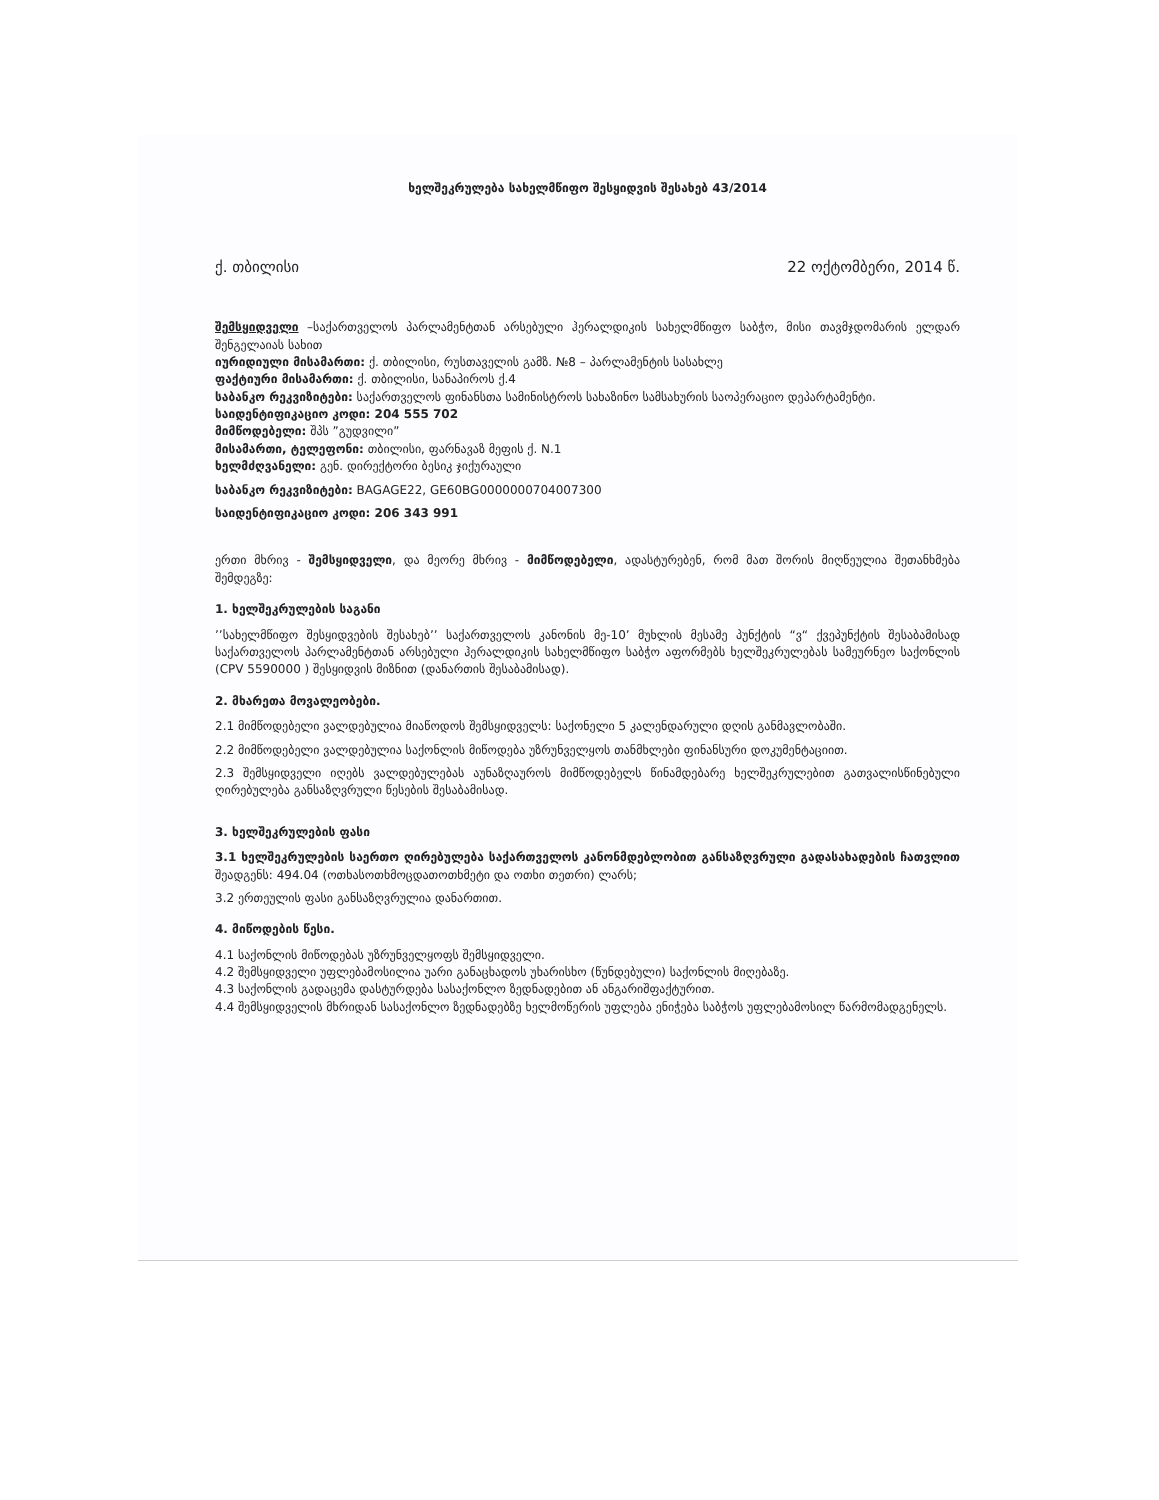ხელშეკრულება სახელმწიფო შესყიდვის შესახებ 43/2014
ქ. თბილისი 22 ოქტომბერი, 2014 წ.
შემსყიდველი –საქართველოს პარლამენტთან არსებული ჰერალდიკის სახელმწიფო საბჭო, მისი თავმჯდომარის ელდარ შენგელაიას სახით
იურიდიული მისამართი: ქ. თბილისი, რუსთაველის გამზ. №8 – პარლამენტის სასახლე
ფაქტიური მისამართი: ქ. თბილისი, სანაპიროს ქ.4
საბანკო რეკვიზიტები: საქართველოს ფინანსთა სამინისტროს სახაზინო სამსახურის საოპერაციო დეპარტამენტი.
საიდენტიფიკაციო კოდი: 204 555 702
მიმწოდებელი: შპს ”გუდვილი”
მისამართი, ტელეფონი: თბილისი, ფარნავაზ მეფის ქ. N.1
ხელმძღვანელი: გენ. დირექტორი ბესიკ ჯიქურაული
საბანკო რეკვიზიტები: BAGAGE22, GE60BG0000000704007300
საიდენტიფიკაციო კოდი: 206 343 991
ერთი მხრივ - შემსყიდველი, და მეორე მხრივ - მიმწოდებელი, ადასტურებენ, რომ მათ შორის მიღწეულია შეთანხმება შემდეგზე:
1. ხელშეკრულების საგანი
’’სახელმწიფო შესყიდვების შესახებ’’ საქართველოს კანონის მე-10’ მუხლის მესამე პუნქტის “ვ“ ქვეპუნქტის შესაბამისად საქართველოს პარლამენტთან არსებული ჰერალდიკის სახელმწიფო საბჭო აფორმებს ხელშეკრულებას სამეურნეო საქონლის (CPV 5590000 ) შესყიდვის მიზნით (დანართის შესაბამისად).
2. მხარეთა მოვალეობები.
2.1 მიმწოდებელი ვალდებულია მიაწოდოს შემსყიდველს: საქონელი 5 კალენდარული დღის განმავლობაში.
2.2 მიმწოდებელი ვალდებულია საქონლის მიწოდება უზრუნველყოს თანმხლები ფინანსური დოკუმენტაციით.
2.3 შემსყიდველი იღებს ვალდებულებას აუნაზღაუროს მიმწოდებელს წინამდებარე ხელშეკრულებით გათვალისწინებული ღირებულება განსაზღვრული წესების შესაბამისად.
3. ხელშეკრულების ფასი
3.1 ხელშეკრულების საერთო ღირებულება საქართველოს კანონმდებლობით განსაზღვრული გადასახადების ჩათვლით შეადგენს: 494.04 (ოთხასოთხმოცდათოთხმეტი და ოთხი თეთრი) ლარს;
3.2 ერთეულის ფასი განსაზღვრულია დანართით.
4. მიწოდების წესი.
4.1 საქონლის მიწოდებას უზრუნველყოფს შემსყიდველი.
4.2 შემსყიდველი უფლებამოსილია უარი განაცხადოს უხარისხო (წუნდებული) საქონლის მიღებაზე.
4.3 საქონლის გადაცემა დასტურდება სასაქონლო ზედნადებით ან ანგარიშფაქტურით.
4.4 შემსყიდველის მხრიდან სასაქონლო ზედნადებზე ხელმოწერის უფლება ენიჭება საბჭოს უფლებამოსილ წარმომადგენელს.